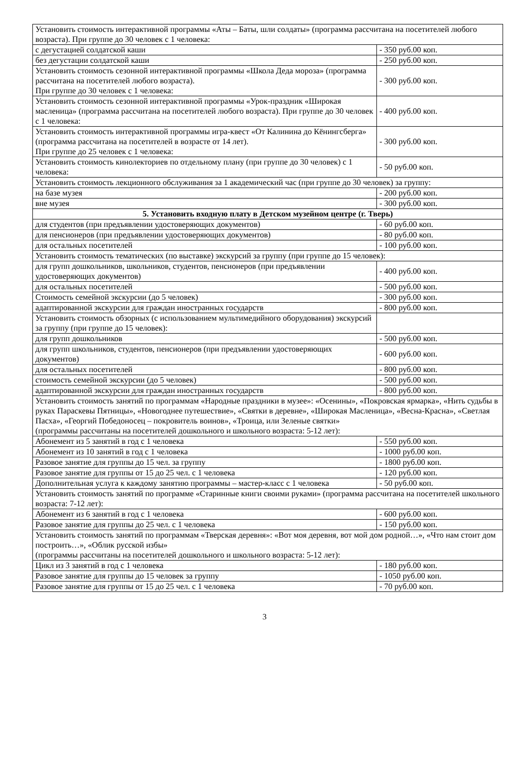| Установить стоимость интерактивной программы «Аты – Баты, шли солдаты» (программа рассчитана на посетителей любого возраста). При группе до 30 человек с 1 человека: | |
| с дегустацией солдатской каши | - 350 руб.00 коп. |
| без дегустации солдатской каши | - 250 руб.00 коп. |
| Установить стоимость сезонной интерактивной программы «Школа Деда мороза» (программа рассчитана на посетителей любого возраста). При группе до 30 человек с 1 человека: | - 300 руб.00 коп. |
| Установить стоимость сезонной интерактивной программы «Урок-праздник «Широкая масленица» (программа рассчитана на посетителей любого возраста). При группе до 30 человек с 1 человека: | - 400 руб.00 коп. |
| Установить стоимость интерактивной программы игра-квест «От Калинина до Кёнингсберга» (программа рассчитана на посетителей в возрасте от 14 лет). При группе до 25 человек с 1 человека: | - 300 руб.00 коп. |
| Установить стоимость кинолекториев по отдельному плану (при группе до 30 человек) с 1 человека: | - 50 руб.00 коп. |
| Установить стоимость лекционного обслуживания за 1 академический час (при группе до 30 человек) за группу: | |
| на базе музея | - 200 руб.00 коп. |
| вне музея | - 300 руб.00 коп. |
| 5. Установить входную плату в Детском музейном центре (г. Тверь) | |
| для студентов (при предъявлении удостоверяющих документов) | - 60 руб.00 коп. |
| для пенсионеров (при предъявлении удостоверяющих документов) | - 80 руб.00 коп. |
| для остальных посетителей | - 100 руб.00 коп. |
| Установить стоимость тематических (по выставке) экскурсий за группу (при группе до 15 человек): | |
| для групп дошкольников, школьников, студентов, пенсионеров (при предъявлении удостоверяющих документов) | - 400 руб.00 коп. |
| для остальных посетителей | - 500 руб.00 коп. |
| Стоимость семейной экскурсии (до 5 человек) | - 300 руб.00 коп. |
| адаптированной экскурсии для граждан иностранных государств | - 800 руб.00 коп. |
| Установить стоимость обзорных (с использованием мультимедийного оборудования) экскурсий за группу (при группе до 15 человек): | |
| для групп дошкольников | - 500 руб.00 коп. |
| для групп школьников, студентов, пенсионеров (при предъявлении удостоверяющих документов) | - 600 руб.00 коп. |
| для остальных посетителей | - 800 руб.00 коп. |
| стоимость семейной экскурсии (до 5 человек) | - 500 руб.00 коп. |
| адаптированной экскурсии для граждан иностранных государств | - 800 руб.00 коп. |
| Установить стоимость занятий по программам «Народные праздники в музее»: «Осенины», «Покровская ярмарка», «Нить судьбы в руках Параскевы Пятницы», «Новогоднее путешествие», «Святки в деревне», «Широкая Масленица», «Весна-Красна», «Светлая Пасха», «Георгий Победоносец – покровитель воинов», «Троица, или Зеленые святки» (программы рассчитаны на посетителей дошкольного и школьного возраста: 5-12 лет): | |
| Абонемент из 5 занятий в год с 1 человека | - 550 руб.00 коп. |
| Абонемент из 10 занятий в год с 1 человека | - 1000 руб.00 коп. |
| Разовое занятие для группы до 15 чел. за группу | - 1800 руб.00 коп. |
| Разовое занятие для группы от 15 до 25 чел. с 1 человека | - 120 руб.00 коп. |
| Дополнительная услуга к каждому занятию программы – мастер-класс с 1 человека | - 50 руб.00 коп. |
| Установить стоимость занятий по программе «Старинные книги своими руками» (программа рассчитана на посетителей школьного возраста: 7-12 лет): | |
| Абонемент из 6 занятий в год с 1 человека | - 600 руб.00 коп. |
| Разовое занятие для группы до 25 чел. с 1 человека | - 150 руб.00 коп. |
| Установить стоимость занятий по программам «Тверская деревня»: «Вот моя деревня, вот мой дом родной…», «Что нам стоит дом построить…», «Облик русской избы» (программы рассчитаны на посетителей дошкольного и школьного возраста: 5-12 лет): | |
| Цикл из 3 занятий в год с 1 человека | - 180 руб.00 коп. |
| Разовое занятие для группы до 15 человек за группу | - 1050 руб.00 коп. |
| Разовое занятие для группы от 15 до 25 чел. с 1 человека | - 70 руб.00 коп. |
3